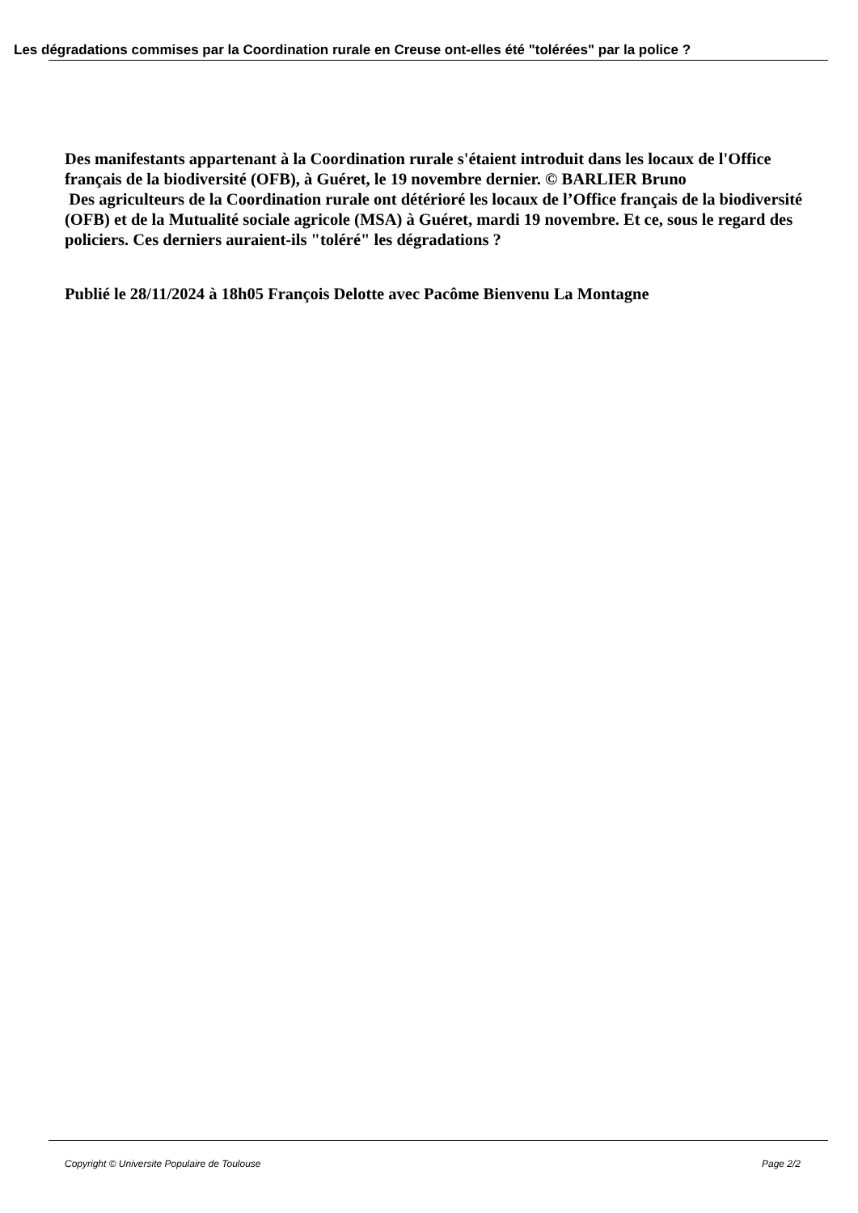Les dégradations commises par la Coordination rurale en Creuse ont-elles été "tolérées" par la police ?
Des manifestants appartenant à la Coordination rurale s'étaient introduit dans les locaux de l'Office français de la biodiversité (OFB), à Guéret, le 19 novembre dernier. © BARLIER Bruno
Des agriculteurs de la Coordination rurale ont détérioré les locaux de l’Office français de la biodiversité (OFB) et de la Mutualité sociale agricole (MSA) à Guéret, mardi 19 novembre. Et ce, sous le regard des policiers. Ces derniers auraient-ils "toléré" les dégradations ?
Publié le 28/11/2024 à 18h05 François Delotte avec Pacôme Bienvenu La Montagne
Copyright © Universite Populaire de Toulouse Page 2/2